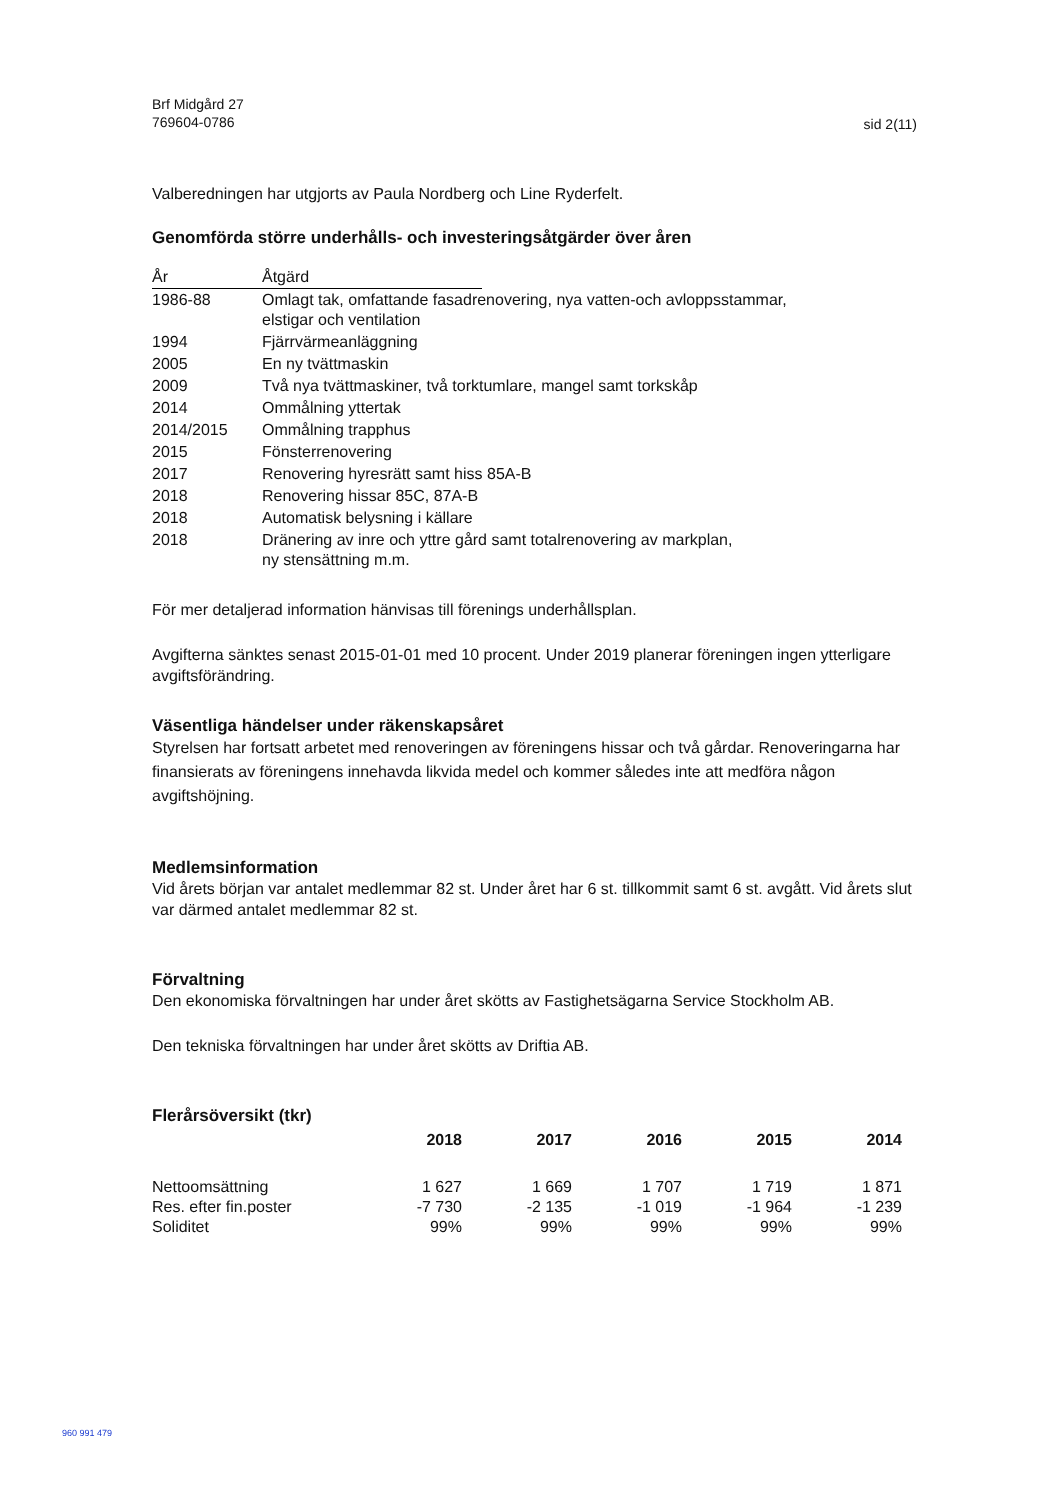Brf Midgård 27
769604-0786
sid 2(11)
Valberedningen har utgjorts av Paula Nordberg och Line Ryderfelt.
Genomförda större underhålls- och investeringsåtgärder över åren
| År | Åtgärd | |
| --- | --- | --- |
| 1986-88 | Omlagt tak, omfattande fasadrenovering, nya vatten-och avloppsstammar, elstigar och ventilation | |
| 1994 | Fjärrvärmeanläggning | |
| 2005 | En ny tvättmaskin | |
| 2009 | Två nya tvättmaskiner, två torktumlare, mangel samt torkskåp | |
| 2014 | Ommålning yttertak | |
| 2014/2015 | Ommålning trapphus | |
| 2015 | Fönsterrenovering | |
| 2017 | Renovering hyresrätt samt hiss 85A-B | |
| 2018 | Renovering hissar 85C, 87A-B | |
| 2018 | Automatisk belysning i källare | |
| 2018 | Dränering av inre och yttre gård samt totalrenovering av markplan, ny stensättning m.m. | |
För mer detaljerad information hänvisas till förenings underhållsplan.
Avgifterna sänktes senast 2015-01-01 med 10 procent. Under 2019 planerar föreningen ingen ytterligare avgiftsförändring.
Väsentliga händelser under räkenskapsåret
Styrelsen har fortsatt arbetet med renoveringen av föreningens hissar och två gårdar. Renoveringarna har finansierats av föreningens innehavda likvida medel och kommer således inte att medföra någon avgiftshöjning.
Medlemsinformation
Vid årets början var antalet medlemmar 82 st. Under året har 6 st. tillkommit samt 6 st. avgått. Vid årets slut var därmed antalet medlemmar 82 st.
Förvaltning
Den ekonomiska förvaltningen har under året skötts av Fastighetsägarna Service Stockholm AB.
Den tekniska förvaltningen har under året skötts av Driftia AB.
Flerårsöversikt (tkr)
| | 2018 | 2017 | 2016 | 2015 | 2014 |
| Nettoomsättning | 1 627 | 1 669 | 1 707 | 1 719 | 1 871 |
| Res. efter fin.poster | -7 730 | -2 135 | -1 019 | -1 964 | -1 239 |
| Soliditet | 99% | 99% | 99% | 99% | 99% |
960 991 479